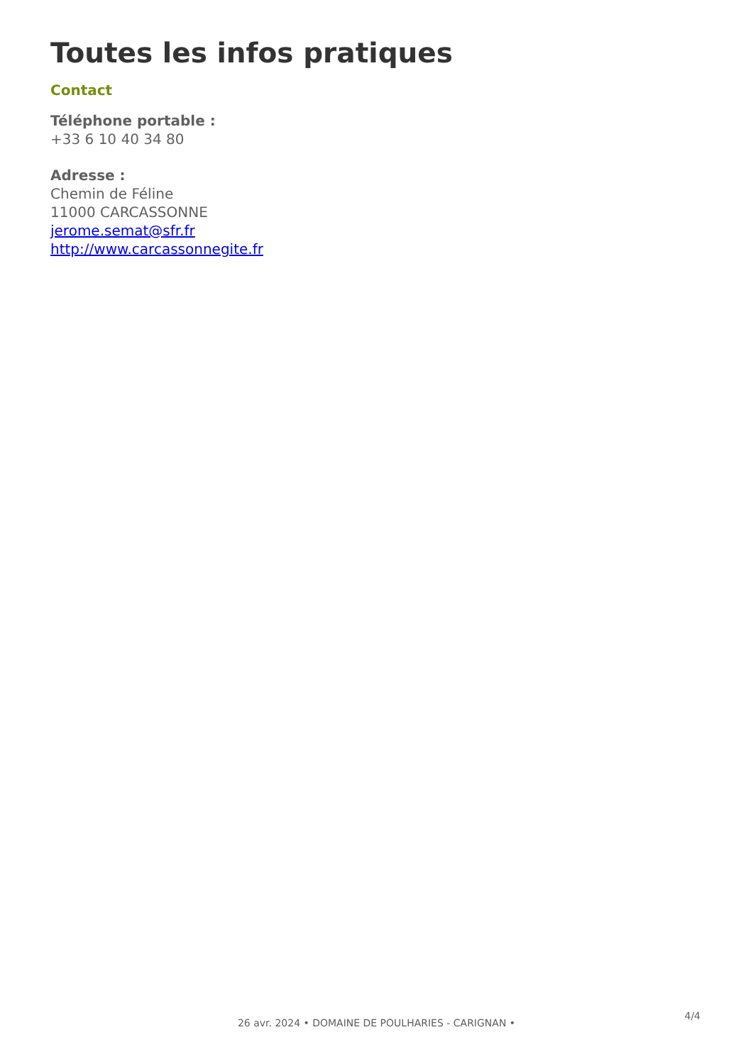Toutes les infos pratiques
Contact
Téléphone portable :
+33 6 10 40 34 80
Adresse :
Chemin de Féline
11000 CARCASSONNE
jerome.semat@sfr.fr
http://www.carcassonnegite.fr
4/4
26 avr. 2024 • DOMAINE DE POULHARIES - CARIGNAN •